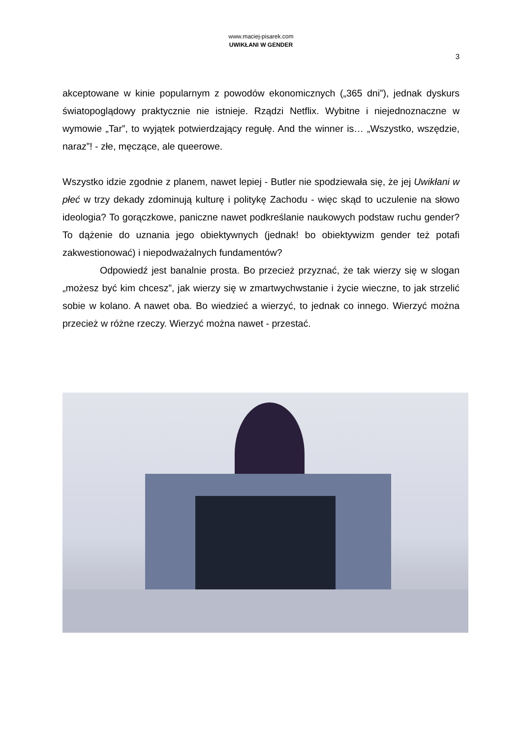www.maciej-pisarek.com
UWIKŁANI W GENDER
3
akceptowane w kinie popularnym z powodów ekonomicznych („365 dni”), jednak dyskurs światopoglądowy praktycznie nie istnieje. Rządzi Netflix. Wybitne i niejednoznaczne w wymowie „Tar”, to wyjątek potwierdzający regułę. And the winner is… „Wszystko, wszędzie, naraz”! - złe, męczące, ale queerowe.
Wszystko idzie zgodnie z planem, nawet lepiej - Butler nie spodziewała się, że jej Uwikłani w płeć w trzy dekady zdominują kulturę i politykę Zachodu - więc skąd to uczulenie na słowo ideologia? To gorączkowe, paniczne nawet podkreślanie naukowych podstaw ruchu gender? To dążenie do uznania jego obiektywnych (jednak! bo obiektywizm gender też potafi zakwestionować) i niepodważalnych fundamentów?
Odpowiedź jest banalnie prosta. Bo przecież przyznać, że tak wierzy się w slogan „możesz być kim chcesz”, jak wierzy się w zmartwychwstanie i życie wieczne, to jak strzelić sobie w kolano. A nawet oba. Bo wiedzieć a wierzyć, to jednak co innego. Wierzyć można przecież w różne rzeczy. Wierzyć można nawet - przestać.